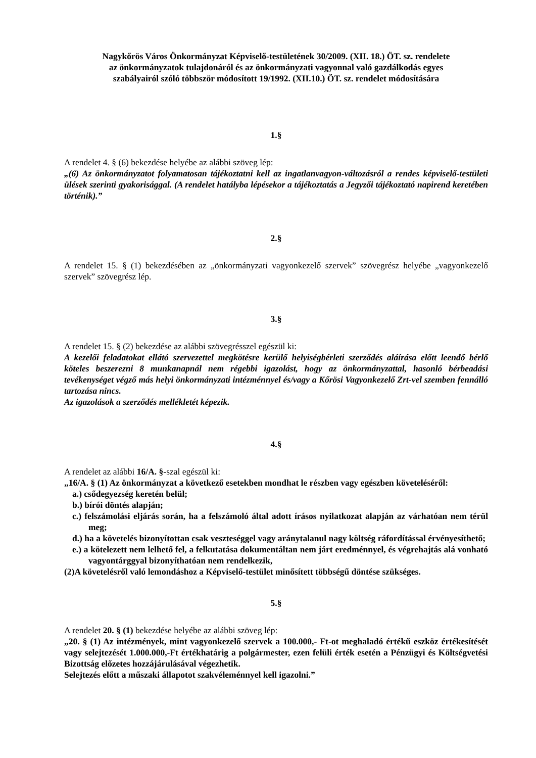Nagykőrös Város Önkormányzat Képviselő-testületének 30/2009. (XII. 18.) ÖT. sz. rendelete
az önkormányzatok tulajdonáról és az önkormányzati vagyonnal való gazdálkodás egyes
szabályairól szóló többször módosított 19/1992. (XII.10.) ÖT. sz. rendelet módosítására
1.§
A rendelet 4. § (6) bekezdése helyébe az alábbi szöveg lép:
„(6) Az önkormányzatot folyamatosan tájékoztatni kell az ingatlanvagyon-változásról a rendes képviselő-testületi ülések szerinti gyakorisággal. (A rendelet hatályba lépésekor a tájékoztatás a Jegyzői tájékoztató napirend keretében történik).”
2.§
A rendelet 15. § (1) bekezdésében az „önkormányzati vagyonkezelő szervek” szövegrész helyébe „vagyonkezelő szervek” szövegrész lép.
3.§
A rendelet 15. § (2) bekezdése az alábbi szövegrésszel egészül ki:
A kezelői feladatokat ellátó szervezettel megkötésre kerülő helyiségbérleti szerződés aláírása előtt leendő bérlő köteles beszerezni 8 munkanapnál nem régebbi igazolást, hogy az önkormányzattal, hasonló bérbeadási tevékenységet végző más helyi önkormányzati intézménnyel és/vagy a Kőrösi Vagyonkezelő Zrt-vel szemben fennálló tartozása nincs.
Az igazolások a szerződés mellékletét képezik.
4.§
A rendelet az alábbi 16/A. §-szal egészül ki:
„16/A. § (1) Az önkormányzat a következő esetekben mondhat le részben vagy egészben követeléséről:
a.) csődegyezség keretén belül;
b.) bírói döntés alapján;
c.) felszámolási eljárás során, ha a felszámoló által adott írásos nyilatkozat alapján az várhatóan nem térül meg;
d.) ha a követelés bizonyítottan csak veszteséggel vagy aránytalanul nagy költség ráfordítással érvényesíthető;
e.) a kötelezett nem lelhető fel, a felkutatása dokumentáltan nem járt eredménnyel, és végrehajtás alá vonható vagyontárggyal bizonyíthatóan nem rendelkezik,
(2)A követelésről való lemondáshoz a Képviselő-testület minősített többségű döntése szükséges.
5.§
A rendelet 20. § (1) bekezdése helyébe az alábbi szöveg lép:
„20. § (1) Az intézmények, mint vagyonkezelő szervek a 100.000,- Ft-ot meghaladó értékű eszköz értékesítését vagy selejtezését 1.000.000,-Ft értékhatárig a polgármester, ezen felüli érték esetén a Pénzügyi és Költségvetési Bizottság előzetes hozzájárulásával végezhetik.
Selejtezés előtt a műszaki állapotot szakvéleménnyel kell igazolni.”